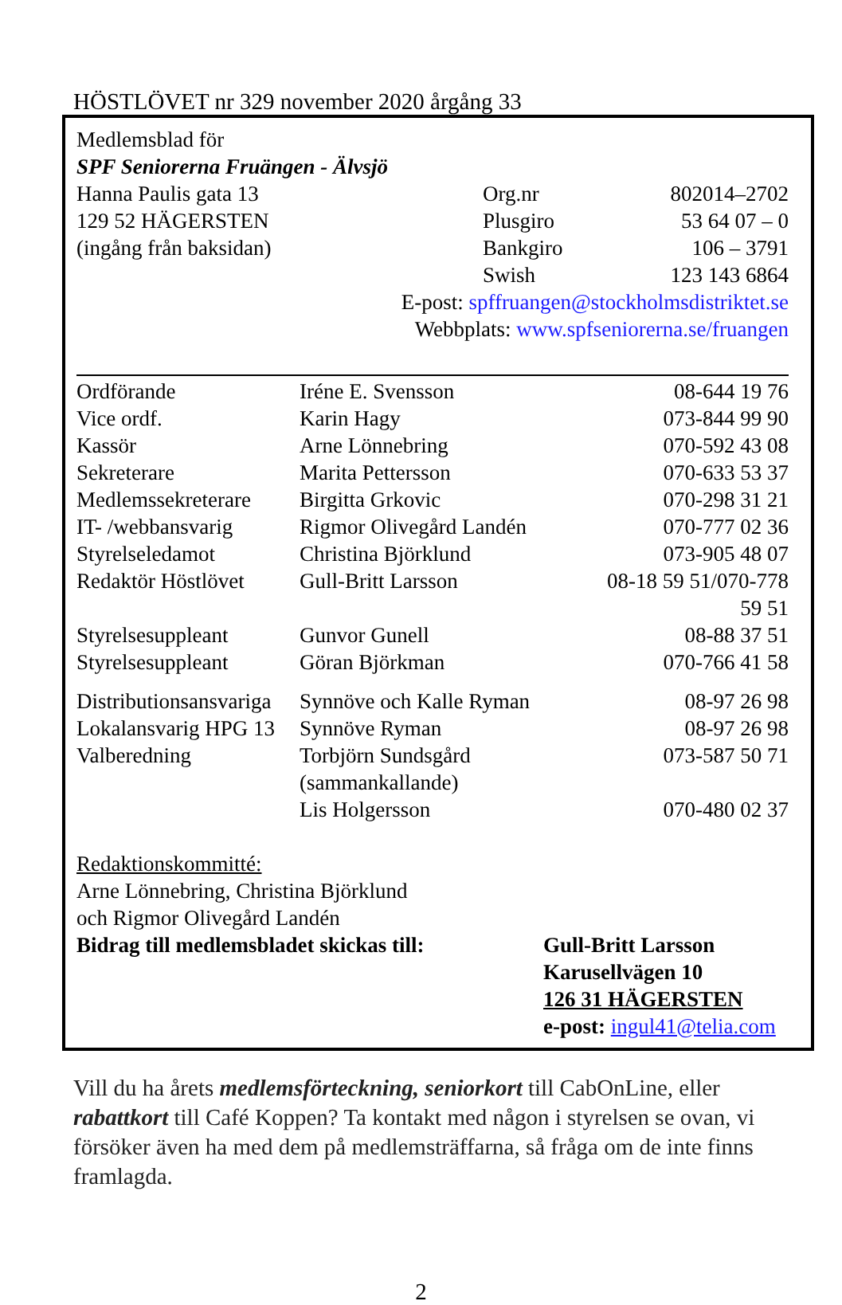HÖSTLÖVET nr 329 november 2020 årgång 33
Medlemsblad för
SPF Seniorerna Fruängen - Älvsjö
| Hanna Paulis gata 13 | Org.nr | 802014–2702 |
| 129 52 HÄGERSTEN | Plusgiro | 53 64 07 – 0 |
| (ingång från baksidan) | Bankgiro | 106 – 3791 |
| | Swish | 123 143 6864 |
E-post: spffruangen@stockholmsdistriktet.se
Webbplats: www.spfseniorerna.se/fruangen
| Ordförande | Iréne E. Svensson | 08-644 19 76 |
| Vice ordf. | Karin Hagy | 073-844 99 90 |
| Kassör | Arne Lönnebring | 070-592 43 08 |
| Sekreterare | Marita Pettersson | 070-633 53 37 |
| Medlemssekreterare | Birgitta Grkovic | 070-298 31 21 |
| IT- /webbansvarig | Rigmor Olivegård Landén | 070-777 02 36 |
| Styrelseledamot | Christina Björklund | 073-905 48 07 |
| Redaktör Höstlövet | Gull-Britt Larsson | 08-18 59 51/070-778 59 51 |
| Styrelsesuppleant | Gunvor Gunell | 08-88 37 51 |
| Styrelsesuppleant | Göran Björkman | 070-766 41 58 |
| Distributionsansvariga | Synnöve och Kalle Ryman | 08-97 26 98 |
| Lokalansvarig HPG 13 | Synnöve Ryman | 08-97 26 98 |
| Valberedning | Torbjörn Sundsgård (sammankallande) | 073-587 50 71 |
| | Lis Holgersson | 070-480 02 37 |
Redaktionskommitté:
Arne Lönnebring, Christina Björklund
och Rigmor Olivegård Landén
| Bidrag till medlemsbladet skickas till: | Gull-Britt Larsson Karusellvägen 10 126 31 HÄGERSTEN e-post: ingul41@telia.com |
Vill du ha årets medlemsförteckning, seniorkort till CabOnLine, eller rabattkort till Café Koppen? Ta kontakt med någon i styrelsen se ovan, vi försöker även ha med dem på medlemsträffarna, så fråga om de inte finns framlagda.
2